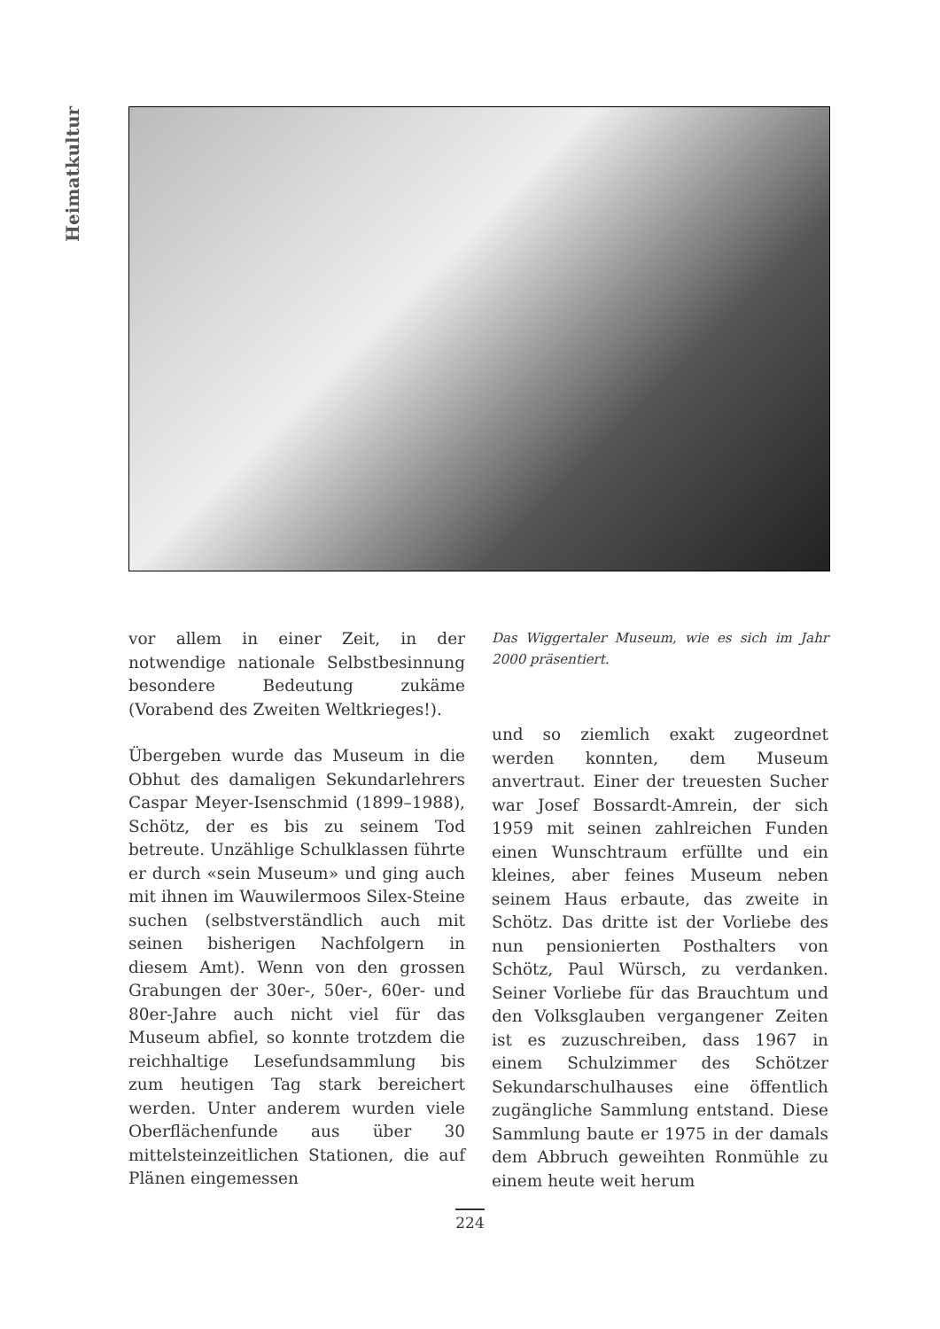Heimatkultur
vor allem in einer Zeit, in der notwendige nationale Selbstbesinnung besondere Bedeutung zukäme (Vorabend des Zweiten Weltkrieges!).
Übergeben wurde das Museum in die Obhut des damaligen Sekundarlehrers Caspar Meyer-Isenschmid (1899–1988), Schötz, der es bis zu seinem Tod betreute. Unzählige Schulklassen führte er durch «sein Museum» und ging auch mit ihnen im Wauwilermoos Silex-Steine suchen (selbstverständlich auch mit seinen bisherigen Nachfolgern in diesem Amt). Wenn von den grossen Grabungen der 30er-, 50er-, 60er- und 80er-Jahre auch nicht viel für das Museum abfiel, so konnte trotzdem die reichhaltige Lesefundsammlung bis zum heutigen Tag stark bereichert werden. Unter anderem wurden viele Oberflächenfunde aus über 30 mittelsteinzeitlichen Stationen, die auf Plänen eingemessen
Das Wiggertaler Museum, wie es sich im Jahr 2000 präsentiert.
und so ziemlich exakt zugeordnet werden konnten, dem Museum anvertraut. Einer der treuesten Sucher war Josef Bossardt-Amrein, der sich 1959 mit seinen zahlreichen Funden einen Wunschtraum erfüllte und ein kleines, aber feines Museum neben seinem Haus erbaute, das zweite in Schötz. Das dritte ist der Vorliebe des nun pensionierten Posthalters von Schötz, Paul Würsch, zu verdanken. Seiner Vorliebe für das Brauchtum und den Volksglauben vergangener Zeiten ist es zuzuschreiben, dass 1967 in einem Schulzimmer des Schötzer Sekundarschulhauses eine öffentlich zugängliche Sammlung entstand. Diese Sammlung baute er 1975 in der damals dem Abbruch geweihten Ronmühle zu einem heute weit herum
224